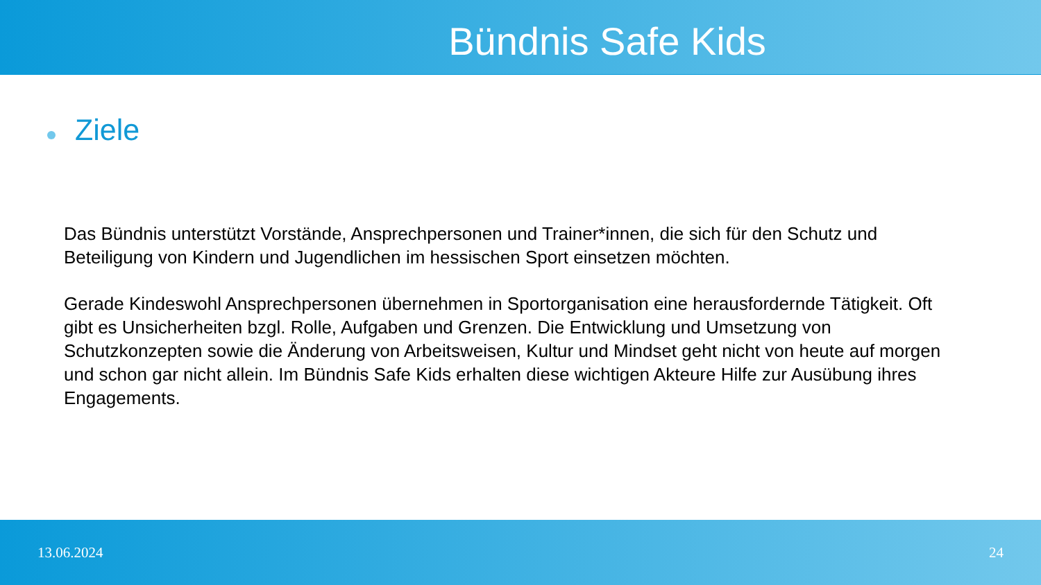Bündnis Safe Kids
Ziele
Das Bündnis unterstützt Vorstände, Ansprechpersonen und Trainer*innen, die sich für den Schutz und Beteiligung von Kindern und Jugendlichen im hessischen Sport einsetzen möchten.
Gerade Kindeswohl Ansprechpersonen übernehmen in Sportorganisation eine herausfordernde Tätigkeit. Oft gibt es Unsicherheiten bzgl. Rolle, Aufgaben und Grenzen. Die Entwicklung und Umsetzung von Schutzkonzepten sowie die Änderung von Arbeitsweisen, Kultur und Mindset geht nicht von heute auf morgen und schon gar nicht allein. Im Bündnis Safe Kids erhalten diese wichtigen Akteure Hilfe zur Ausübung ihres Engagements.
13.06.2024 24